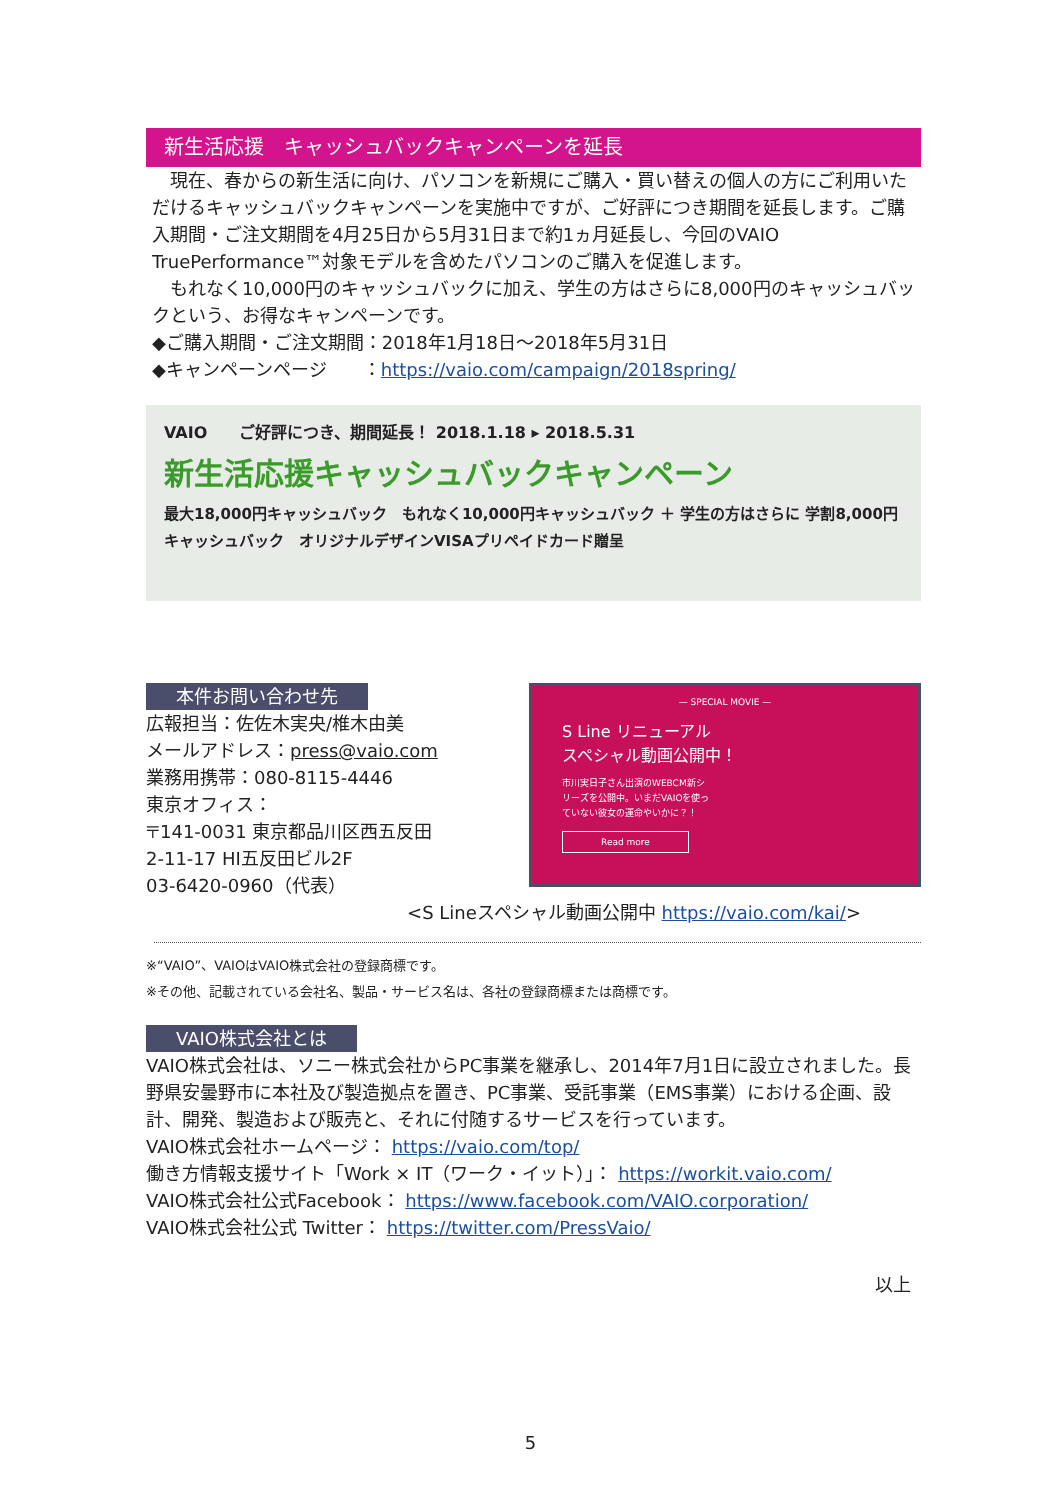新生活応援　キャッシュバックキャンペーンを延長
　現在、春からの新生活に向け、パソコンを新規にご購入・買い替えの個人の方にご利用いただけるキャッシュバックキャンペーンを実施中ですが、ご好評につき期間を延長します。ご購入期間・ご注文期間を4月25日から5月31日まで約1ヵ月延長し、今回のVAIO TruePerformance™対象モデルを含めたパソコンのご購入を促進します。
　もれなく10,000円のキャッシュバックに加え、学生の方はさらに8,000円のキャッシュバックという、お得なキャンペーンです。
◆ご購入期間・ご注文期間：2018年1月18日～2018年5月31日
◆キャンペーンページ　　：https://vaio.com/campaign/2018spring/
VAIO　　ご好評につき、期間延長！ 2018.1.18 ▸ 2018.5.31
新生活応援キャッシュバックキャンペーン
最大18,000円キャッシュバック　もれなく10,000円キャッシュバック ＋ 学生の方はさらに 学割8,000円キャッシュバック　オリジナルデザインVISAプリペイドカード贈呈
— SPECIAL MOVIE —
S Line リニューアル
スペシャル動画公開中！
市川実日子さん出演のWEBCM新シリーズを公開中。いまだVAIOを使っていない彼女の運命やいかに？！
Read more
本件お問い合わせ先
広報担当：佐佐木実央/椎木由美
メールアドレス：press@vaio.com
業務用携帯：080-8115-4446
東京オフィス：
〒141-0031 東京都品川区西五反田
2-11-17 HI五反田ビル2F
03-6420-0960（代表）
<S Lineスペシャル動画公開中 https://vaio.com/kai/>
※“VAIO”、VAIOはVAIO株式会社の登録商標です。
※その他、記載されている会社名、製品・サービス名は、各社の登録商標または商標です。
VAIO株式会社とは
VAIO株式会社は、ソニー株式会社からPC事業を継承し、2014年7月1日に設立されました。長野県安曇野市に本社及び製造拠点を置き、PC事業、受託事業（EMS事業）における企画、設計、開発、製造および販売と、それに付随するサービスを行っています。
VAIO株式会社ホームページ： https://vaio.com/top/
働き方情報支援サイト「Work × IT（ワーク・イット）」： https://workit.vaio.com/
VAIO株式会社公式Facebook： https://www.facebook.com/VAIO.corporation/
VAIO株式会社公式 Twitter： https://twitter.com/PressVaio/
以上
5